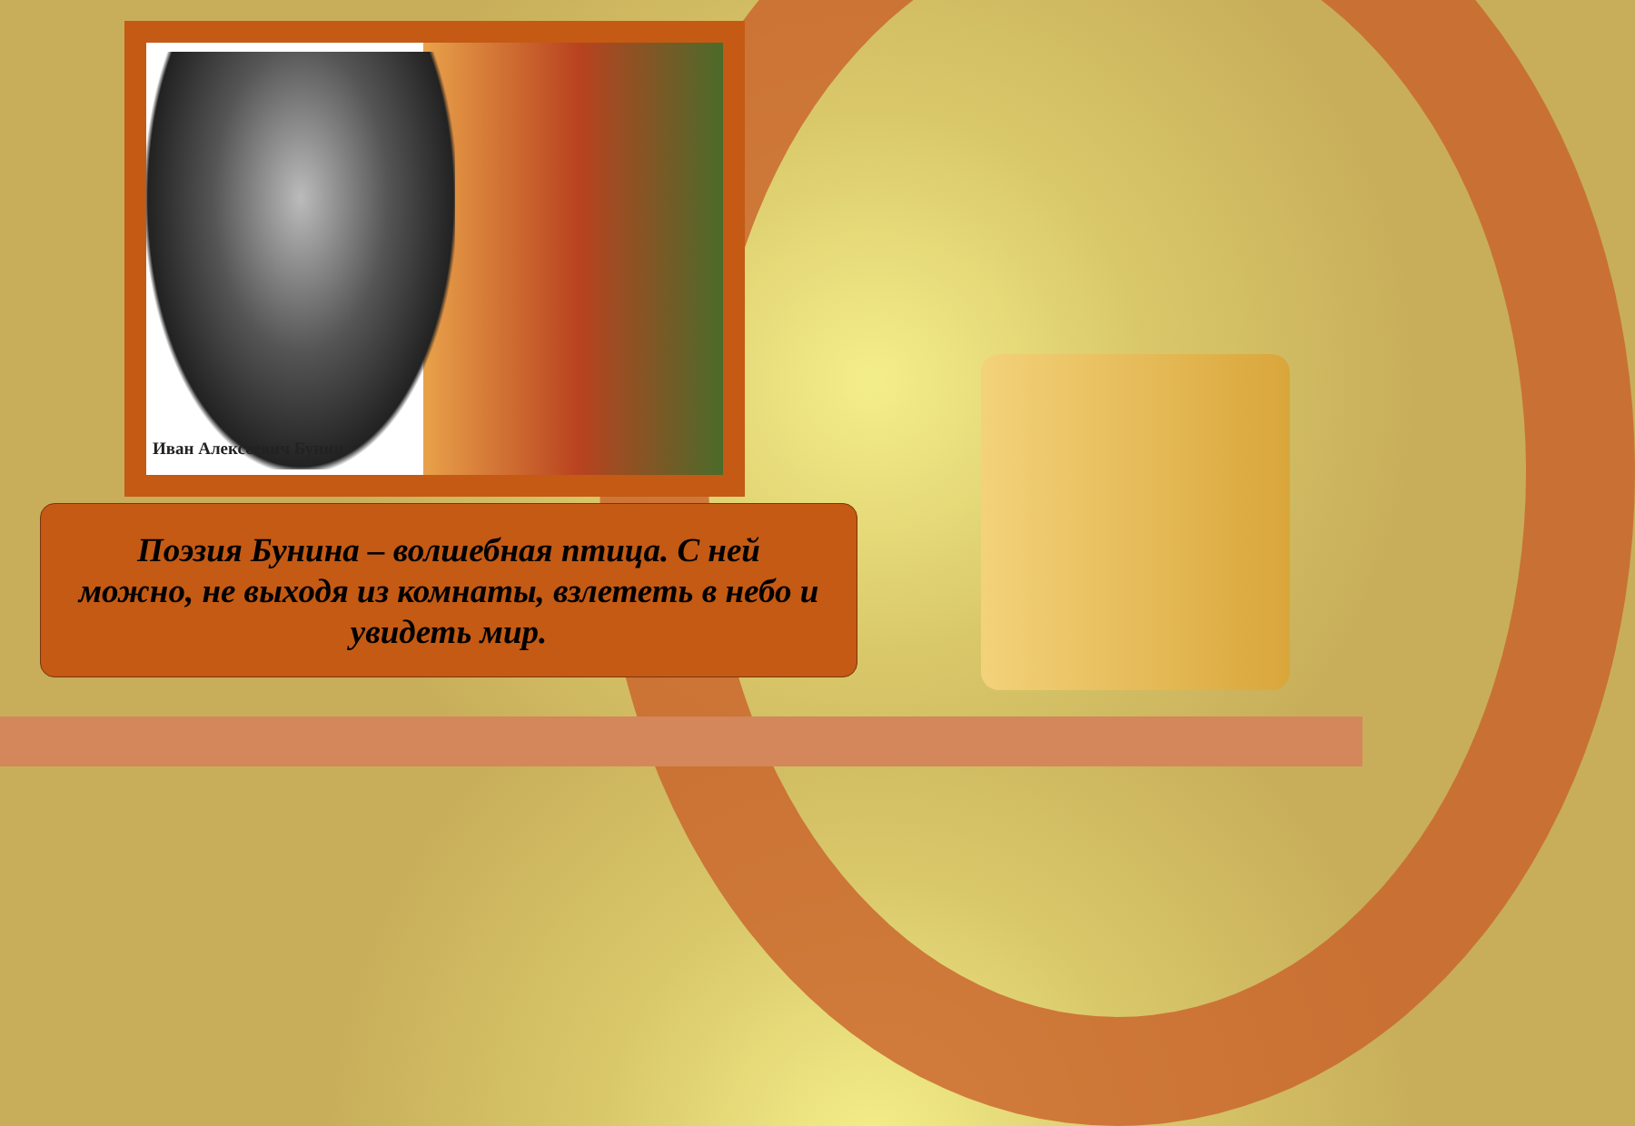Иван Алексеевич Бунин
Поэзия Бунина – волшебная птица. С ней можно, не выходя из комнаты, взлететь в небо и увидеть мир.